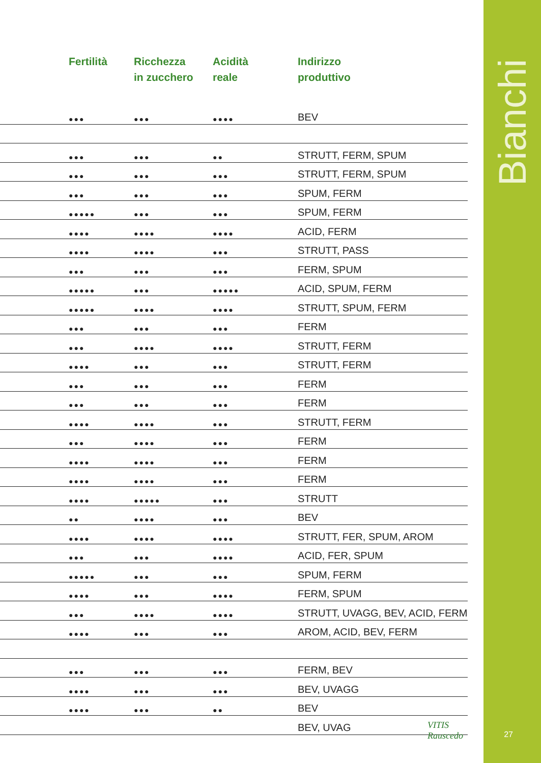| | Fertilità | Ricchezza in zucchero | Acidità reale | Indirizzo produttivo |
| --- | --- | --- | --- | --- |
| | ●●● | ●●● | ●●●● | BEV |
| | ●●● | ●●● | ●● | STRUTT, FERM, SPUM |
| | ●●● | ●●● | ●●● | STRUTT, FERM, SPUM |
| | ●●● | ●●● | ●●● | SPUM, FERM |
| | ●●●●● | ●●● | ●●● | SPUM, FERM |
| | ●●●● | ●●●● | ●●●● | ACID, FERM |
| | ●●●● | ●●●● | ●●● | STRUTT, PASS |
| | ●●● | ●●● | ●●● | FERM, SPUM |
| | ●●●●● | ●●● | ●●●●● | ACID, SPUM, FERM |
| | ●●●●● | ●●●● | ●●●● | STRUTT, SPUM, FERM |
| | ●●● | ●●● | ●●● | FERM |
| | ●●● | ●●●● | ●●●● | STRUTT, FERM |
| | ●●●● | ●●● | ●●● | STRUTT, FERM |
| | ●●● | ●●● | ●●● | FERM |
| | ●●● | ●●● | ●●● | FERM |
| | ●●●● | ●●●● | ●●● | STRUTT, FERM |
| | ●●● | ●●●● | ●●● | FERM |
| | ●●●● | ●●●● | ●●● | FERM |
| | ●●●● | ●●●● | ●●● | FERM |
| | ●●●● | ●●●●● | ●●● | STRUTT |
| | ●● | ●●●● | ●●● | BEV |
| | ●●●● | ●●●● | ●●●● | STRUTT, FER, SPUM, AROM |
| | ●●● | ●●● | ●●●● | ACID, FER, SPUM |
| | ●●●●● | ●●● | ●●● | SPUM, FERM |
| | ●●●● | ●●● | ●●●● | FERM, SPUM |
| | ●●● | ●●●● | ●●●● | STRUTT, UVAGG, BEV, ACID, FERM |
| | ●●●● | ●●● | ●●● | AROM, ACID, BEV, FERM |
| | ●●● | ●●● | ●●● | FERM, BEV |
| | ●●●● | ●●● | ●●● | BEV, UVAGG |
| | ●●●● | ●●● | ●● | BEV |
| | | | | BEV, UVAG |
VITIS
Rauscedo
Bianchi
27